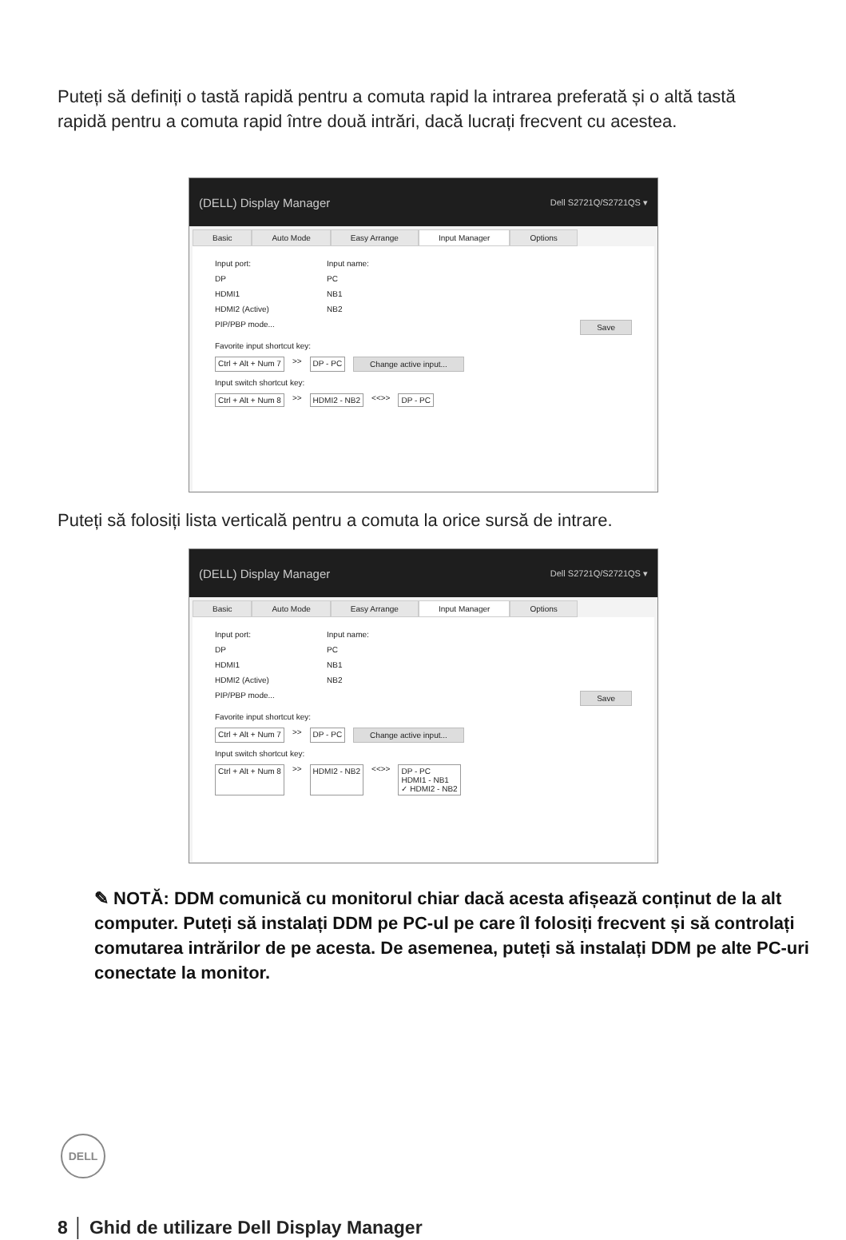Puteți să definiți o tastă rapidă pentru a comuta rapid la intrarea preferată și o altă tastă rapidă pentru a comuta rapid între două intrări, dacă lucrați frecvent cu acestea.
(DELL) Display Manager Dell S2721Q/S2721QS ▾
Basic Auto Mode Easy Arrange Input Manager Options
Input port: Input name:
DP PC
HDMI1 NB1
HDMI2 (Active) NB2
PIP/PBP mode... Save
Favorite input shortcut key:
Ctrl + Alt + Num 7 >> DP - PC Change active input...
Input switch shortcut key:
Ctrl + Alt + Num 8 >> HDMI2 - NB2 <<>> DP - PC
Puteți să folosiți lista verticală pentru a comuta la orice sursă de intrare.
(DELL) Display Manager Dell S2721Q/S2721QS ▾
Basic Auto Mode Easy Arrange Input Manager Options
Input port: Input name:
DP PC
HDMI1 NB1
HDMI2 (Active) NB2
PIP/PBP mode... Save
Favorite input shortcut key:
Ctrl + Alt + Num 7 >> DP - PC Change active input...
Input switch shortcut key:
Ctrl + Alt + Num 8 >> HDMI2 - NB2 <<>> DP - PC
HDMI1 - NB1
✓ HDMI2 - NB2
✎ NOTĂ: DDM comunică cu monitorul chiar dacă acesta afișează conținut de la alt computer. Puteți să instalați DDM pe PC-ul pe care îl folosiți frecvent și să controlați comutarea intrărilor de pe acesta. De asemenea, puteți să instalați DDM pe alte PC-uri conectate la monitor.
DELL
8 │ Ghid de utilizare Dell Display Manager